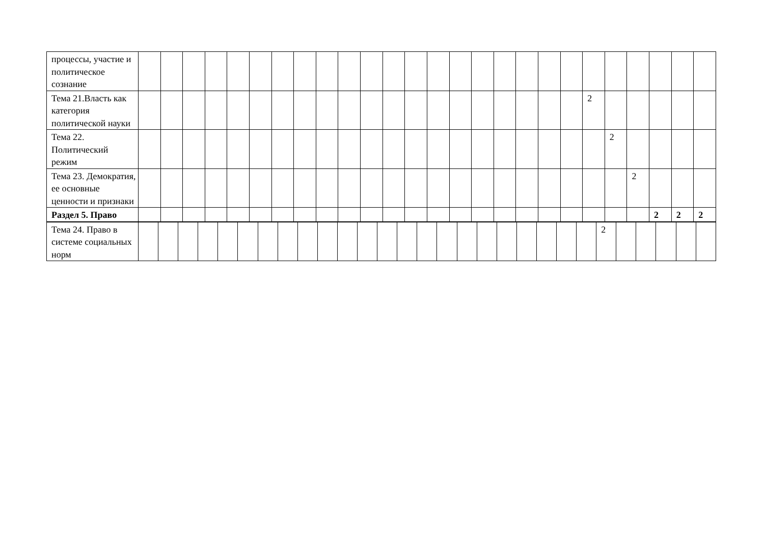| процессы, участие и политическое сознание | | | | | | | | | | | | | | | | | | | | | | | | | | |
| Тема 21.Власть как категория политической науки | | | | | | | | | | | | | | | | | | | | | 2 | | | | | |
| Тема 22. Политический режим | | | | | | | | | | | | | | | | | | | | | | 2 | | | | |
| Тема 23. Демократия, ее основные ценности и признаки | | | | | | | | | | | | | | | | | | | | | | | 2 | | | |
| Раздел 5. Право | | | | | | | | | | | | | | | | | | | | | | | | 2 | 2 | 2 |
| Тема 24. Право в системе социальных норм | | | | | | | | | | | | | | | | | | | | | | | | 2 | | | | | |